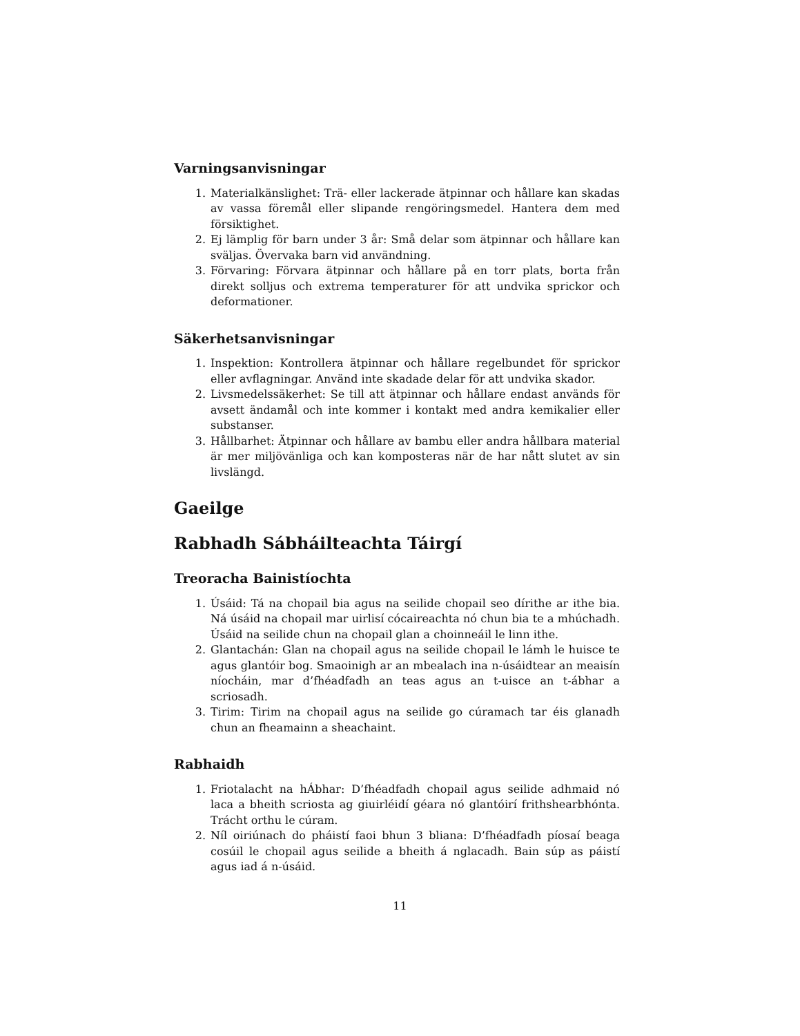Varningsanvisningar
1. Materialkänslighet: Trä- eller lackerade ätpinnar och hållare kan skadas av vassa föremål eller slipande rengöringsmedel. Hantera dem med försiktighet.
2. Ej lämplig för barn under 3 år: Små delar som ätpinnar och hållare kan sväljas. Övervaka barn vid användning.
3. Förvaring: Förvara ätpinnar och hållare på en torr plats, borta från direkt solljus och extrema temperaturer för att undvika sprickor och deformationer.
Säkerhetsanvisningar
1. Inspektion: Kontrollera ätpinnar och hållare regelbundet för sprickor eller avflagningar. Använd inte skadade delar för att undvika skador.
2. Livsmedelssäkerhet: Se till att ätpinnar och hållare endast används för avsett ändamål och inte kommer i kontakt med andra kemikalier eller substanser.
3. Hållbarhet: Ätpinnar och hållare av bambu eller andra hållbara material är mer miljövänliga och kan komposteras när de har nått slutet av sin livslängd.
Gaeilge
Rabhadh Sábháilteachta Táirgí
Treoracha Bainistíochta
1. Úsáid: Tá na chopail bia agus na seilide chopail seo dírithe ar ithe bia. Ná úsáid na chopail mar uirlisí cócaireachta nó chun bia te a mhúchadh. Úsáid na seilide chun na chopail glan a choinneáil le linn ithe.
2. Glantachán: Glan na chopail agus na seilide chopail le lámh le huisce te agus glantóir bog. Smaoinigh ar an mbealach ina n-úsáidtear an meaisín níocháin, mar d’fhéadfadh an teas agus an t-uisce an t-ábhar a scriosadh.
3. Tirim: Tirim na chopail agus na seilide go cúramach tar éis glanadh chun an fheamainn a sheachaint.
Rabhaidh
1. Friotalacht na hÁbhar: D’fhéadfadh chopail agus seilide adhmaid nó laca a bheith scriosta ag giuirléidí géara nó glantóirí frithshearbhónta. Trácht orthu le cúram.
2. Níl oiriúnach do pháistí faoi bhun 3 bliana: D’fhéadfadh píosaí beaga cosúil le chopail agus seilide a bheith á nglacadh. Bain súp as páistí agus iad á n-úsáid.
11